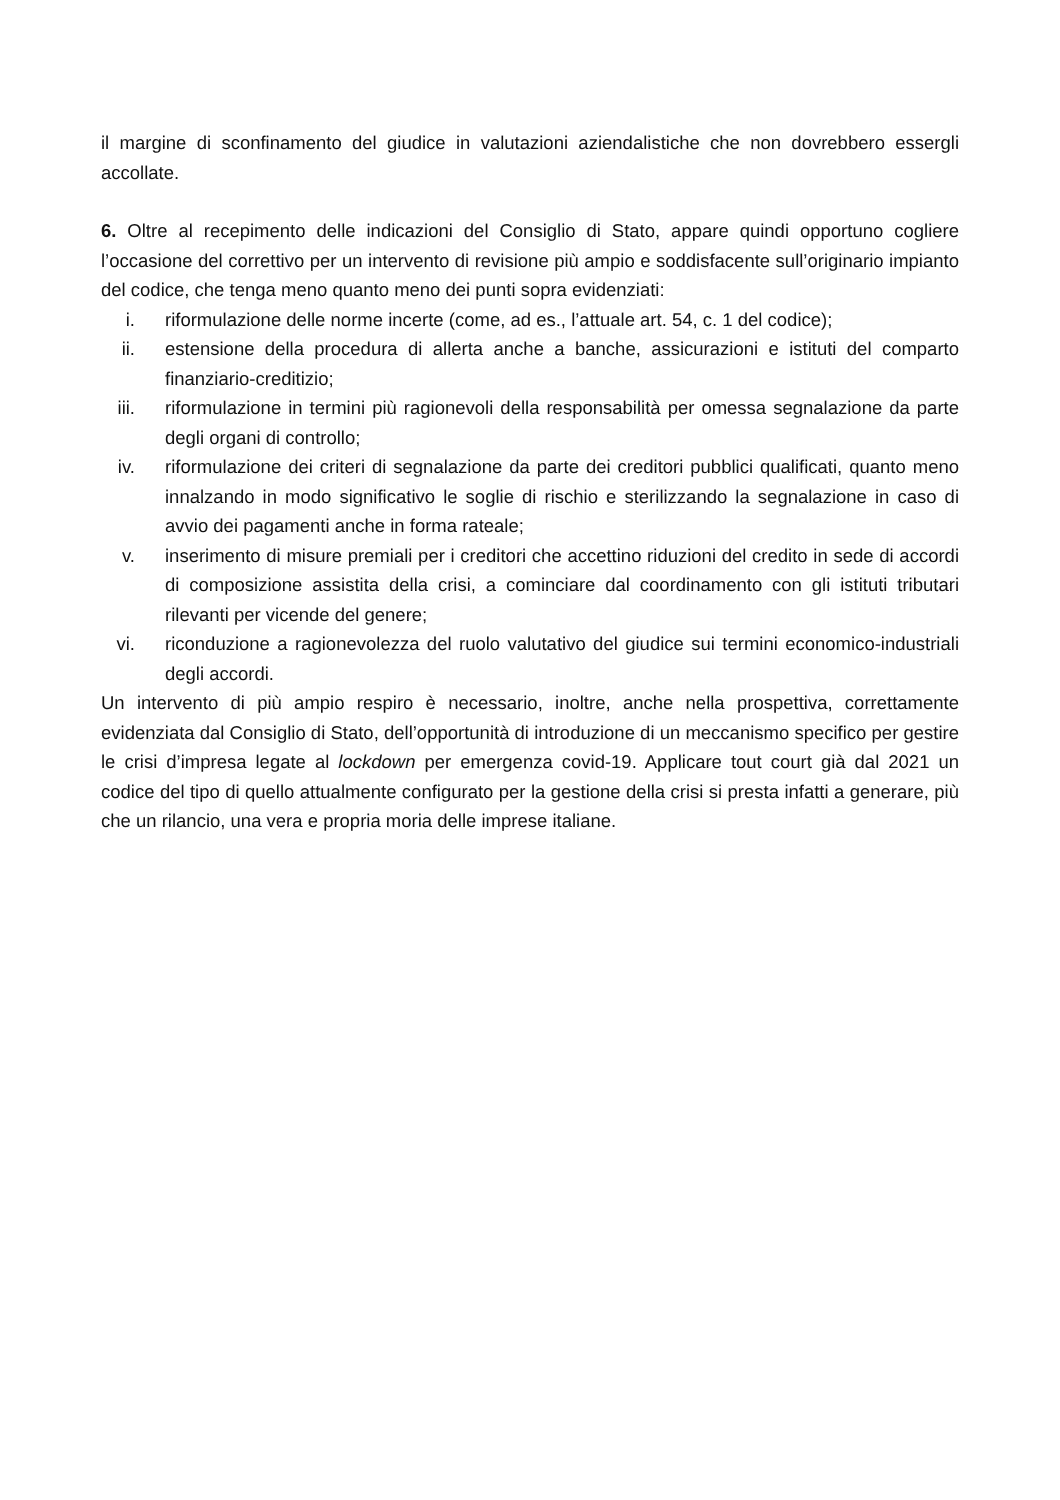il margine di sconfinamento del giudice in valutazioni aziendalistiche che non dovrebbero essergli accollate.
6. Oltre al recepimento delle indicazioni del Consiglio di Stato, appare quindi opportuno cogliere l’occasione del correttivo per un intervento di revisione più ampio e soddisfacente sull’originario impianto del codice, che tenga meno quanto meno dei punti sopra evidenziati:
i. riformulazione delle norme incerte (come, ad es., l’attuale art. 54, c. 1 del codice);
ii. estensione della procedura di allerta anche a banche, assicurazioni e istituti del comparto finanziario-creditizio;
iii. riformulazione in termini più ragionevoli della responsabilità per omessa segnalazione da parte degli organi di controllo;
iv. riformulazione dei criteri di segnalazione da parte dei creditori pubblici qualificati, quanto meno innalzando in modo significativo le soglie di rischio e sterilizzando la segnalazione in caso di avvio dei pagamenti anche in forma rateale;
v. inserimento di misure premiali per i creditori che accettino riduzioni del credito in sede di accordi di composizione assistita della crisi, a cominciare dal coordinamento con gli istituti tributari rilevanti per vicende del genere;
vi. riconduzione a ragionevolezza del ruolo valutativo del giudice sui termini economico-industriali degli accordi.
Un intervento di più ampio respiro è necessario, inoltre, anche nella prospettiva, correttamente evidenziata dal Consiglio di Stato, dell’opportunità di introduzione di un meccanismo specifico per gestire le crisi d’impresa legate al lockdown per emergenza covid-19. Applicare tout court già dal 2021 un codice del tipo di quello attualmente configurato per la gestione della crisi si presta infatti a generare, più che un rilancio, una vera e propria moria delle imprese italiane.